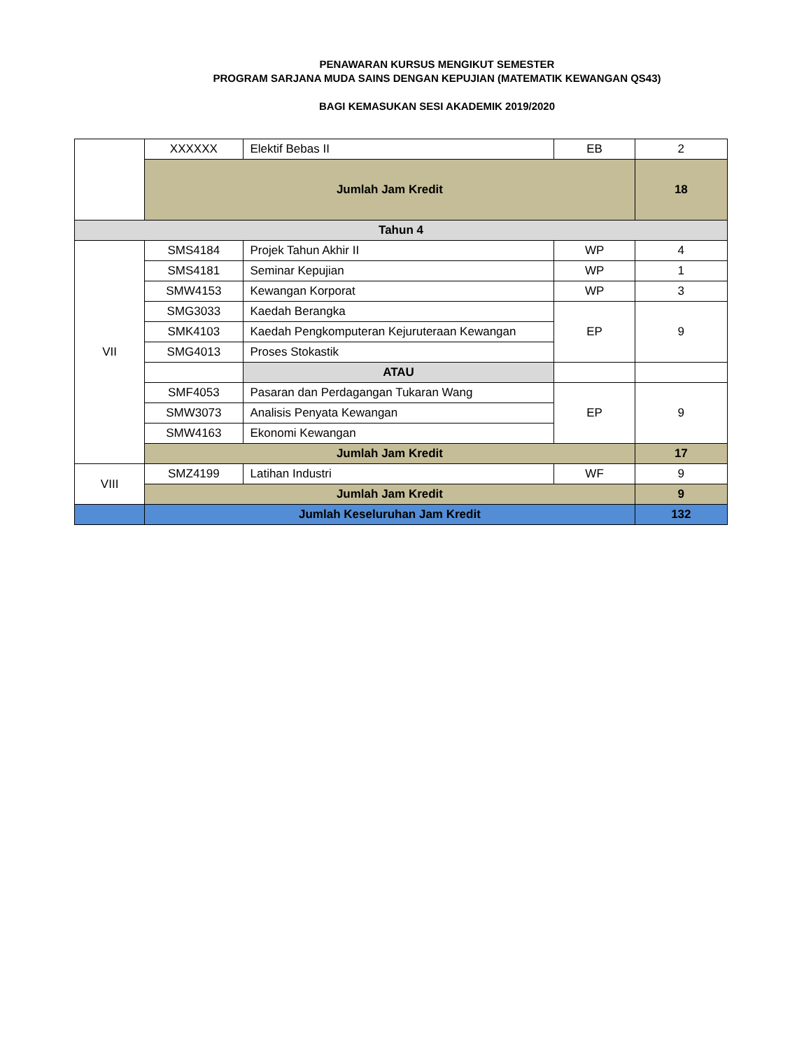PENAWARAN KURSUS MENGIKUT SEMESTER
PROGRAM SARJANA MUDA SAINS DENGAN KEPUJIAN (MATEMATIK KEWANGAN QS43)
BAGI KEMASUKAN SESI AKADEMIK 2019/2020
| | XXXXXX | Elektif Bebas II | EB | 2 |
| | Jumlah Jam Kredit | | | 18 |
| Tahun 4 | | | | |
| VII | SMS4184 | Projek Tahun Akhir II | WP | 4 |
| | SMS4181 | Seminar Kepujian | WP | 1 |
| | SMW4153 | Kewangan Korporat | WP | 3 |
| | SMG3033 | Kaedah Berangka | EP | 9 |
| | SMK4103 | Kaedah Pengkomputeran Kejuruteraan Kewangan | | |
| | SMG4013 | Proses Stokastik | | |
| | | ATAU | | |
| | SMF4053 | Pasaran dan Perdagangan Tukaran Wang | EP | 9 |
| | SMW3073 | Analisis Penyata Kewangan | | |
| | SMW4163 | Ekonomi Kewangan | | |
| | Jumlah Jam Kredit | | | 17 |
| VIII | SMZ4199 | Latihan Industri | WF | 9 |
| | Jumlah Jam Kredit | | | 9 |
| | Jumlah Keseluruhan Jam Kredit | | | 132 |